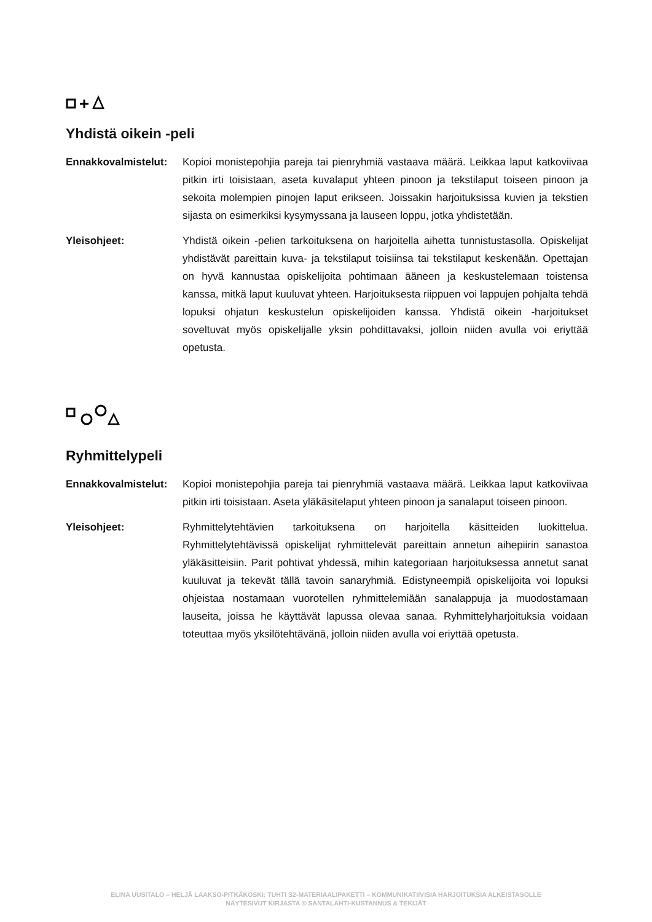Yhdistä oikein -peli
Ennakkovalmistelut:
Kopioi monistepohjia pareja tai pienryhmiä vastaava määrä. Leikkaa laput katkoviivaa pitkin irti toisistaan, aseta kuvalaput yhteen pinoon ja tekstilaput toiseen pinoon ja sekoita molempien pinojen laput erikseen. Joissakin harjoituksissa kuvien ja tekstien sijasta on esimerkiksi kysymyssana ja lauseen loppu, jotka yhdistetään.
Yleisohjeet: Yhdistä oikein -pelien tarkoituksena on harjoitella aihetta tunnistustasolla. Opiskelijat yhdistävät pareittain kuva- ja tekstilaput toisiinsa tai tekstilaput keskenään. Opettajan on hyvä kannustaa opiskelijoita pohtimaan ääneen ja keskustelemaan toistensa kanssa, mitkä laput kuuluvat yhteen. Harjoituksesta riippuen voi lappujen pohjalta tehdä lopuksi ohjatun keskustelun opiskelijoiden kanssa. Yhdistä oikein -harjoitukset soveltuvat myös opiskelijalle yksin pohdittavaksi, jolloin niiden avulla voi eriyttää opetusta.
Ryhmittelypeli
Ennakkovalmistelut:
Kopioi monistepohjia pareja tai pienryhmiä vastaava määrä. Leikkaa laput katkoviivaa pitkin irti toisistaan. Aseta yläkäsitelaput yhteen pinoon ja sanalaput toiseen pinoon.
Yleisohjeet: Ryhmittelytehtävien tarkoituksena on harjoitella käsitteiden luokittelua. Ryhmittelytehtävissä opiskelijat ryhmittelevät pareittain annetun aihepiirin sanastoa yläkäsitteisiin. Parit pohtivat yhdessä, mihin kategoriaan harjoituksessa annetut sanat kuuluvat ja tekevät tällä tavoin sanaryhmiä. Edistyneempiä opiskelijoita voi lopuksi ohjeistaa nostamaan vuorotellen ryhmittelemiään sanalappuja ja muodostamaan lauseita, joissa he käyttävät lapussa olevaa sanaa. Ryhmittelyharjoituksia voidaan toteuttaa myös yksilötehtävänä, jolloin niiden avulla voi eriyttää opetusta.
ELINA UUSITALO – HELJÄ LAAKSO-PITKÄKOSKI: TUHTI S2-MATERIAALIPAKETTI – KOMMUNIKATIIVISIA HARJOITUKSIA ALKEISTASOLLE
NÄYTESIVUT KIRJASTA © SANTALAHTI-KUSTANNUS & TEKIJÄT